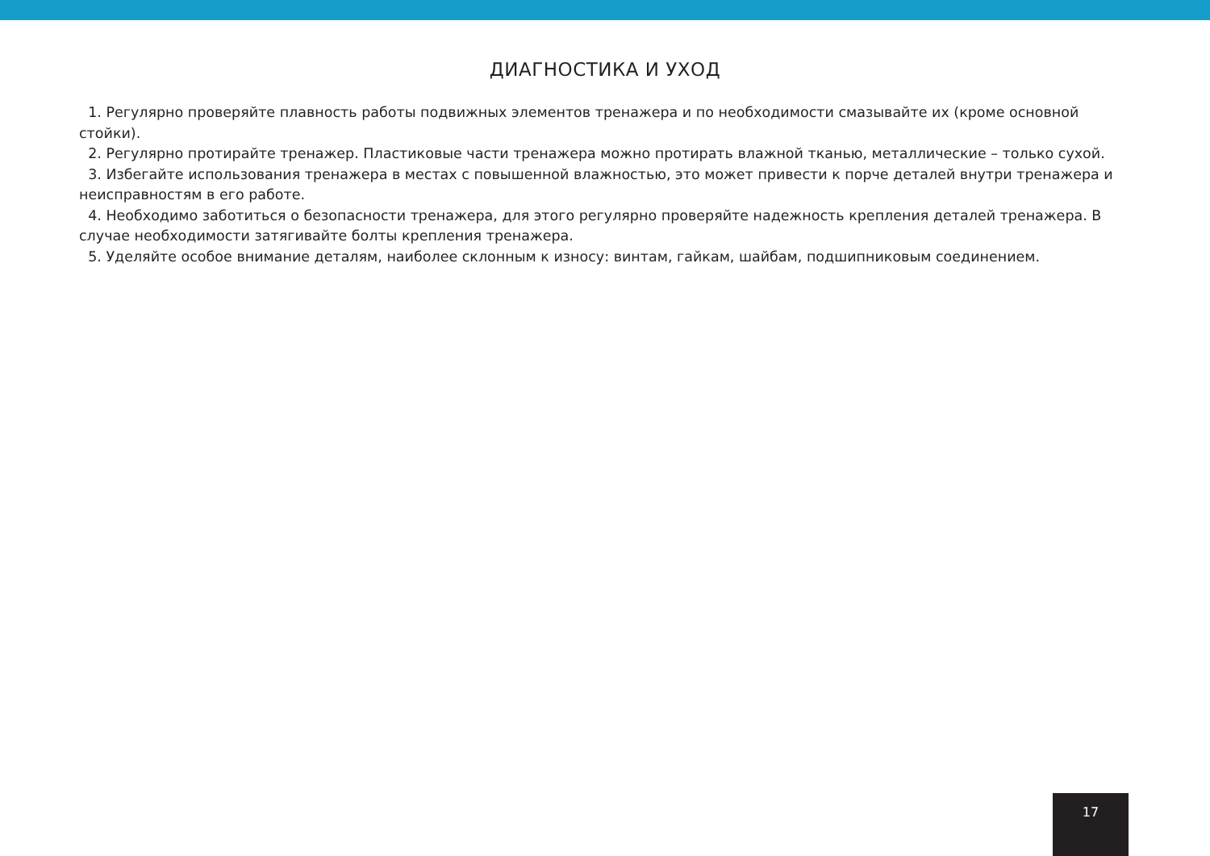ДИАГНОСТИКА И УХОД
1. Регулярно проверяйте плавность работы подвижных элементов тренажера и по необходимости смазывайте их (кроме основной стойки).
2. Регулярно протирайте тренажер. Пластиковые части тренажера можно протирать влажной тканью, металлические – только сухой.
3. Избегайте использования тренажера в местах с повышенной влажностью, это может привести к порче деталей внутри тренажера и неисправностям в его работе.
4. Необходимо заботиться о безопасности тренажера, для этого регулярно проверяйте надежность крепления деталей тренажера. В случае необходимости затягивайте болты крепления тренажера.
5. Уделяйте особое внимание деталям, наиболее склонным к износу: винтам, гайкам, шайбам, подшипниковым соединением.
17